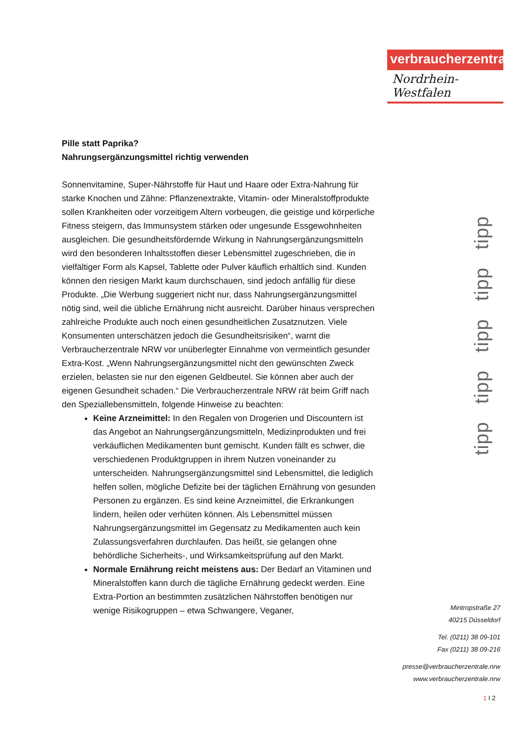verbraucherzentrale
Nordrhein-Westfalen
Pille statt Paprika?
Nahrungsergänzungsmittel richtig verwenden
Sonnenvitamine, Super-Nährstoffe für Haut und Haare oder Extra-Nahrung für starke Knochen und Zähne: Pflanzenextrakte, Vitamin- oder Mineralstoffprodukte sollen Krankheiten oder vorzeitigem Altern vorbeugen, die geistige und körperliche Fitness steigern, das Immunsystem stärken oder ungesunde Essgewohnheiten ausgleichen. Die gesundheitsfördernde Wirkung in Nahrungsergänzungsmitteln wird den besonderen Inhaltsstoffen dieser Lebensmittel zugeschrieben, die in vielfältiger Form als Kapsel, Tablette oder Pulver käuflich erhältlich sind. Kunden können den riesigen Markt kaum durchschauen, sind jedoch anfällig für diese Produkte. „Die Werbung suggeriert nicht nur, dass Nahrungsergänzungsmittel nötig sind, weil die übliche Ernährung nicht ausreicht. Darüber hinaus versprechen zahlreiche Produkte auch noch einen gesundheitlichen Zusatznutzen. Viele Konsumenten unterschätzen jedoch die Gesundheitsrisiken“, warnt die Verbraucherzentrale NRW vor unüberlegter Einnahme von vermeintlich gesunder Extra-Kost. „Wenn Nahrungsergänzungsmittel nicht den gewünschten Zweck erzielen, belasten sie nur den eigenen Geldbeutel. Sie können aber auch der eigenen Gesundheit schaden.“ Die Verbraucherzentrale NRW rät beim Griff nach den Speziallebensmitteln, folgende Hinweise zu beachten:
Keine Arzneimittel: In den Regalen von Drogerien und Discountern ist das Angebot an Nahrungsergänzungsmitteln, Medizinprodukten und frei verkäuflichen Medikamenten bunt gemischt. Kunden fällt es schwer, die verschiedenen Produktgruppen in ihrem Nutzen voneinander zu unterscheiden. Nahrungsergänzungsmittel sind Lebensmittel, die lediglich helfen sollen, mögliche Defizite bei der täglichen Ernährung von gesunden Personen zu ergänzen. Es sind keine Arzneimittel, die Erkrankungen lindern, heilen oder verhüten können. Als Lebensmittel müssen Nahrungsergänzungsmittel im Gegensatz zu Medikamenten auch kein Zulassungsverfahren durchlaufen. Das heißt, sie gelangen ohne behördliche Sicherheits-, und Wirksamkeitsprüfung auf den Markt.
Normale Ernährung reicht meistens aus: Der Bedarf an Vitaminen und Mineralstoffen kann durch die tägliche Ernährung gedeckt werden. Eine Extra-Portion an bestimmten zusätzlichen Nährstoffen benötigen nur wenige Risikogruppen – etwa Schwangere, Veganer,
tipp tipp tipp tipp tipp
Mintropstraße 27
40215 Düsseldorf
Tel. (0211) 38 09-101
Fax (0211) 38 09-216
presse@verbraucherzentrale.nrw
www.verbraucherzentrale.nrw
1 I 2